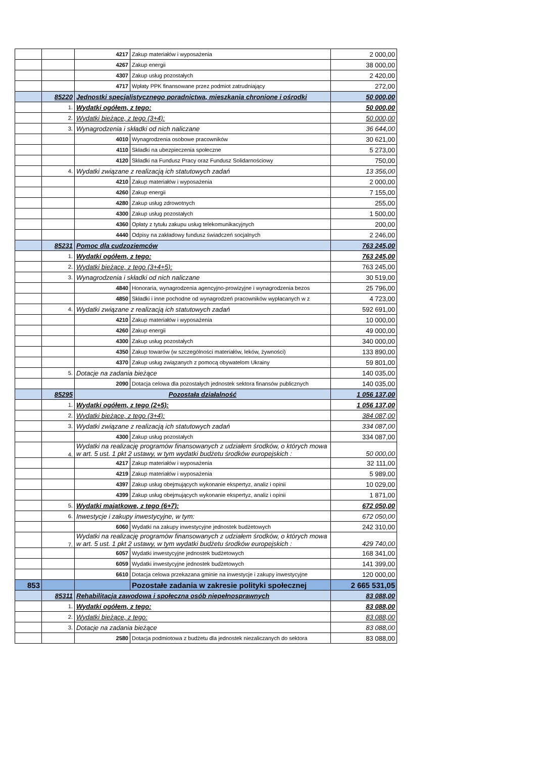| | | 4217 | Zakup materiałów i wyposażenia | 2 000,00 |
| | | 4267 | Zakup energii | 38 000,00 |
| | | 4307 | Zakup usług pozostałych | 2 420,00 |
| | | 4717 | Wpłaty PPK finansowane przez podmiot zatrudniający | 272,00 |
| | 85220 | Jednostki specjalistycznego poradnictwa, mieszkania chronione i ośrodki | | 50 000,00 |
| | 1. | Wydatki ogółem, z tego: | | 50 000,00 |
| | 2. | Wydatki bieżące, z tego (3+4): | | 50 000,00 |
| | 3. | Wynagrodzenia i składki od nich naliczane | | 36 644,00 |
| | | 4010 | Wynagrodzenia osobowe pracowników | 30 621,00 |
| | | 4110 | Składki na ubezpieczenia społeczne | 5 273,00 |
| | | 4120 | Składki na Fundusz Pracy oraz Fundusz Solidarnościowy | 750,00 |
| | 4. | Wydatki związane z realizacją ich statutowych zadań | | 13 356,00 |
| | | 4210 | Zakup materiałów i wyposażenia | 2 000,00 |
| | | 4260 | Zakup energii | 7 155,00 |
| | | 4280 | Zakup usług zdrowotnych | 255,00 |
| | | 4300 | Zakup usług pozostałych | 1 500,00 |
| | | 4360 | Opłaty z tytułu zakupu usług telekomunikacyjnych | 200,00 |
| | | 4440 | Odpisy na zakładowy fundusz świadczeń socjalnych | 2 246,00 |
| | 85231 | Pomoc dla cudzoziemców | | 763 245,00 |
| | 1. | Wydatki ogółem, z tego: | | 763 245,00 |
| | 2. | Wydatki bieżące, z tego (3+4+5): | | 763 245,00 |
| | 3. | Wynagrodzenia i składki od nich naliczane | | 30 519,00 |
| | | 4840 | Honoraria, wynagrodzenia agencyjno-prowizyjne i wynagrodzenia bezos | 25 796,00 |
| | | 4850 | Składki i inne pochodne od wynagrodzeń pracowników wypłacanych w z | 4 723,00 |
| | 4. | Wydatki związane z realizacją ich statutowych zadań | | 592 691,00 |
| | | 4210 | Zakup materiałów i wyposażenia | 10 000,00 |
| | | 4260 | Zakup energii | 49 000,00 |
| | | 4300 | Zakup usług pozostałych | 340 000,00 |
| | | 4350 | Zakup towarów (w szczególności materiałów, leków, żywności) | 133 890,00 |
| | | 4370 | Zakup usług związanych z pomocą obywatelom Ukrainy | 59 801,00 |
| | 5. | Dotacje na zadania bieżące | | 140 035,00 |
| | | 2090 | Dotacja celowa dla pozostałych jednostek sektora finansów publicznych | 140 035,00 |
| | 85295 | Pozostała działalność | | 1 056 137,00 |
| | 1. | Wydatki ogółem, z tego (2+5): | | 1 056 137,00 |
| | 2. | Wydatki bieżące, z tego (3+4): | | 384 087,00 |
| | 3. | Wydatki związane z realizacją ich statutowych zadań | | 334 087,00 |
| | | 4300 | Zakup usług pozostałych | 334 087,00 |
| | 4. | Wydatki na realizację programów finansowanych z udziałem środków, o których mowa w art. 5 ust. 1 pkt 2 ustawy, w tym wydatki budżetu środków europejskich : | | 50 000,00 |
| | | 4217 | Zakup materiałów i wyposażenia | 32 111,00 |
| | | 4219 | Zakup materiałów i wyposażenia | 5 989,00 |
| | | 4397 | Zakup usług obejmujących wykonanie ekspertyz, analiz i opinii | 10 029,00 |
| | | 4399 | Zakup usług obejmujących wykonanie ekspertyz, analiz i opinii | 1 871,00 |
| | 5. | Wydatki majątkowe, z tego (6+7): | | 672 050,00 |
| | 6. | Inwestycje i zakupy inwestycyjne, w tym: | | 672 050,00 |
| | | 6060 | Wydatki na zakupy inwestycyjne jednostek budżetowych | 242 310,00 |
| | 7. | Wydatki na realizację programów finansowanych z udziałem środków, o których mowa w art. 5 ust. 1 pkt 2 ustawy, w tym wydatki budżetu środków europejskich : | | 429 740,00 |
| | | 6057 | Wydatki inwestycyjne jednostek budżetowych | 168 341,00 |
| | | 6059 | Wydatki inwestycyjne jednostek budżetowych | 141 399,00 |
| | | 6610 | Dotacja celowa przekazana gminie na inwestycje i zakupy inwestycyjne | 120 000,00 |
| 853 | | | Pozostałe zadania w zakresie polityki społecznej | 2 665 531,05 |
| | 85311 | Rehabilitacja zawodowa i społeczna osób niepełnosprawnych | | 83 088,00 |
| | 1. | Wydatki ogółem, z tego: | | 83 088,00 |
| | 2. | Wydatki bieżące, z tego: | | 83 088,00 |
| | 3. | Dotacje na zadania bieżące | | 83 088,00 |
| | | 2580 | Dotacja podmiotowa z budżetu dla jednostek niezaliczanych do sektora | 83 088,00 |